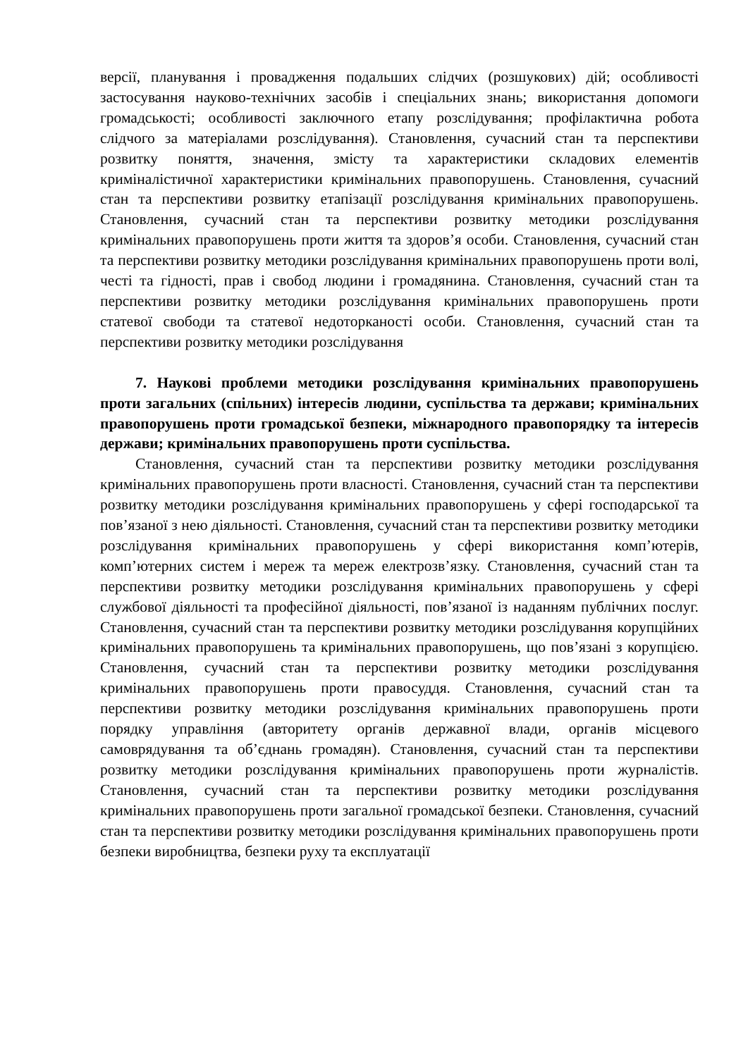версії, планування і провадження подальших слідчих (розшукових) дій; особливості застосування науково-технічних засобів і спеціальних знань; використання допомоги громадськості; особливості заключного етапу розслідування; профілактична робота слідчого за матеріалами розслідування). Становлення, сучасний стан та перспективи розвитку поняття, значення, змісту та характеристики складових елементів криміналістичної характеристики кримінальних правопорушень. Становлення, сучасний стан та перспективи розвитку етапізації розслідування кримінальних правопорушень. Становлення, сучасний стан та перспективи розвитку методики розслідування кримінальних правопорушень проти життя та здоров’я особи. Становлення, сучасний стан та перспективи розвитку методики розслідування кримінальних правопорушень проти волі, честі та гідності, прав і свобод людини і громадянина. Становлення, сучасний стан та перспективи розвитку методики розслідування кримінальних правопорушень проти статевої свободи та статевої недоторканості особи. Становлення, сучасний стан та перспективи розвитку методики розслідування
7. Наукові проблеми методики розслідування кримінальних правопорушень проти загальних (спільних) інтересів людини, суспільства та держави; кримінальних правопорушень проти громадської безпеки, міжнародного правопорядку та інтересів держави; кримінальних правопорушень проти суспільства.
Становлення, сучасний стан та перспективи розвитку методики розслідування кримінальних правопорушень проти власності. Становлення, сучасний стан та перспективи розвитку методики розслідування кримінальних правопорушень у сфері господарської та пов’язаної з нею діяльності. Становлення, сучасний стан та перспективи розвитку методики розслідування кримінальних правопорушень у сфері використання комп’ютерів, комп’ютерних систем і мереж та мереж електрозв’язку. Становлення, сучасний стан та перспективи розвитку методики розслідування кримінальних правопорушень у сфері службової діяльності та професійної діяльності, пов’язаної із наданням публічних послуг. Становлення, сучасний стан та перспективи розвитку методики розслідування корупційних кримінальних правопорушень та кримінальних правопорушень, що пов’язані з корупцією. Становлення, сучасний стан та перспективи розвитку методики розслідування кримінальних правопорушень проти правосуддя. Становлення, сучасний стан та перспективи розвитку методики розслідування кримінальних правопорушень проти порядку управління (авторитету органів державної влади, органів місцевого самоврядування та об’єднань громадян). Становлення, сучасний стан та перспективи розвитку методики розслідування кримінальних правопорушень проти журналістів. Становлення, сучасний стан та перспективи розвитку методики розслідування кримінальних правопорушень проти загальної громадської безпеки. Становлення, сучасний стан та перспективи розвитку методики розслідування кримінальних правопорушень проти безпеки виробництва, безпеки руху та експлуатації